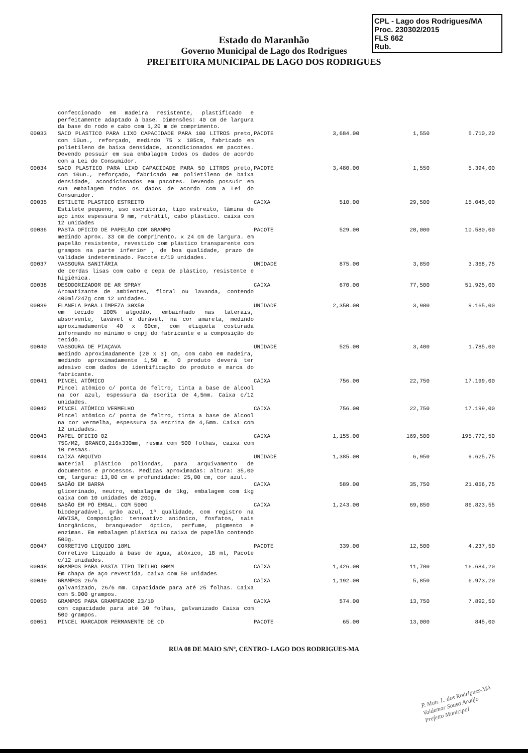CPL - Lago dos Rodrigues/MA
Proc. 230302/2015
FLS 662
Rub.
Estado do Maranhão
Governo Municipal de Lago dos Rodrigues
PREFEITURA MUNICIPAL DE LAGO DOS RODRIGUES
| | confeccionado em madeira resistente, plastificado e perfeitamente adaptado à base. Dimensões: 40 cm de largura da base do rodo e cabo com 1,20 m de comprimento. | | | | |
| 00033 | SACO PLASTICO PARA LIXO CAPACIDADE PARA 100 LITROS preto, com 10un., reforçado, medindo 75 x 105cm, fabricado em polietileno de baixa densidade, acondicionados em pacotes. Devendo possuir em sua embalagem todos os dados de acordo com a Lei do Consumidor. | PACOTE | 3,684.00 | 1,550 | 5.710,20 |
| 00034 | SACO PLASTICO PARA LIXO CAPACIDADE PARA 50 LITROS preto, com 10un., reforçado, fabricado em polietileno de baixa densidade, acondicionados em pacotes. Devendo possuir em sua embalagem todos os dados de acordo com a Lei do Consumidor. | PACOTE | 3,480.00 | 1,550 | 5.394,00 |
| 00035 | ESTILETE PLASTICO ESTREITO Estilete pequeno, uso escritório, tipo estreito, lâmina de aço inox espessura 9 mm, retrátil, cabo plástico. caixa com 12 unidades | CAIXA | 510.00 | 29,500 | 15.045,00 |
| 00036 | PASTA OFICIO DE PAPELÃO COM GRAMPO medindo aprox. 33 cm de comprimento. x 24 cm de largura. em papelão resistente, revestido com plástico transparente com grampos na parte inferior , de boa qualidade, prazo de validade indeterminado. Pacote c/10 unidades. | PACOTE | 529.00 | 20,000 | 10.580,00 |
| 00037 | VASSOURA SANITÁRIA de cerdas lisas com cabo e cepa de plástico, resistente e higiênica. | UNIDADE | 875.00 | 3,850 | 3.368,75 |
| 00038 | DESODORIZADOR DE AR SPRAY Aromatizante de ambientes, floral ou lavanda, contendo 400ml/247g com 12 unidades. | CAIXA | 670.00 | 77,500 | 51.925,00 |
| 00039 | FLANELA PARA LIMPEZA 30X50 em tecido 100% algodão, embainhado nas laterais, absorvente, lavável e durável, na cor amarela, medindo aproximadamente 40 x 60cm, com etiqueta costurada informando no mínimo o cnpj do fabricante e a composição do tecido. | UNIDADE | 2,350.00 | 3,900 | 9.165,00 |
| 00040 | VASSOURA DE PIAÇAVA medindo aproximadamente (20 x 3) cm, com cabo em madeira, medindo aproximadamente 1,50 m. O produto deverá ter adesivo com dados de identificação do produto e marca do fabricante. | UNIDADE | 525.00 | 3,400 | 1.785,00 |
| 00041 | PINCEL ATÔMICO Pincel atômico c/ ponta de feltro, tinta a base de álcool na cor azul, espessura da escrita de 4,5mm. Caixa c/12 unidades. | CAIXA | 756.00 | 22,750 | 17.199,00 |
| 00042 | PINCEL ATÔMICO VERMELHO Pincel atômico c/ ponta de feltro, tinta a base de álcool na cor vermelha, espessura da escrita de 4,5mm. Caixa com 12 unidades. | CAIXA | 756.00 | 22,750 | 17.199,00 |
| 00043 | PAPEL OFICIO 02 75G/M2, BRANCO,216x330mm, resma com 500 folhas, caixa com 10 resmas. | CAIXA | 1,155.00 | 169,500 | 195.772,50 |
| 00044 | CAIXA ARQUIVO material plástico poliondas, para arquivamento de documentos e processos. Medidas aproximadas: altura: 35,00 cm, largura: 13,00 cm e profundidade: 25,00 cm, cor azul. | UNIDADE | 1,385.00 | 6,950 | 9.625,75 |
| 00045 | SABÃO EM BARRA glicerinado, neutro, embalagem de 1kg, embalagem com 1kg caixa com 10 unidades de 200g. | CAIXA | 589.00 | 35,750 | 21.056,75 |
| 00046 | SABÃO EM PÓ EMBAL. COM 500G biodegradável, grão azul, 1ª qualidade, com registro na ANVISA, Composição: tensoativo aniônico, fosfatos, sais inorgânicos, branqueador óptico, perfume, pigmento e enzimas. Em embalagem plástica ou caixa de papelão contendo 500g. | CAIXA | 1,243.00 | 69,850 | 86.823,55 |
| 00047 | CORRETIVO LIQUIDO 18ML Corretivo Líquido à base de água, atóxico, 18 ml, Pacote c/12 unidades. | PACOTE | 339.00 | 12,500 | 4.237,50 |
| 00048 | GRAMPOS PARA PASTA TIPO TRILHO 80MM Em chapa de aço revestida, caixa com 50 unidades | CAIXA | 1,426.00 | 11,700 | 16.684,20 |
| 00049 | GRAMPOS 26/6 galvanizado, 26/6 mm. Capacidade para até 25 folhas. Caixa com 5.000 grampos. | CAIXA | 1,192.00 | 5,850 | 6.973,20 |
| 00050 | GRAMPOS PARA GRAMPEADOR 23/10 com capacidade para até 30 folhas, galvanizado Caixa com 500 grampos. | CAIXA | 574.00 | 13,750 | 7.892,50 |
| 00051 | PINCEL MARCADOR PERMANENTE DE CD | PACOTE | 65.00 | 13,000 | 845,00 |
RUA 08 DE MAIO S/Nº, CENTRO- LAGO DOS RODRIGUES-MA
P. Mun. L. dos Rodrigues-MA
Valdemar Sousa Araújo
Prefeito Municipal